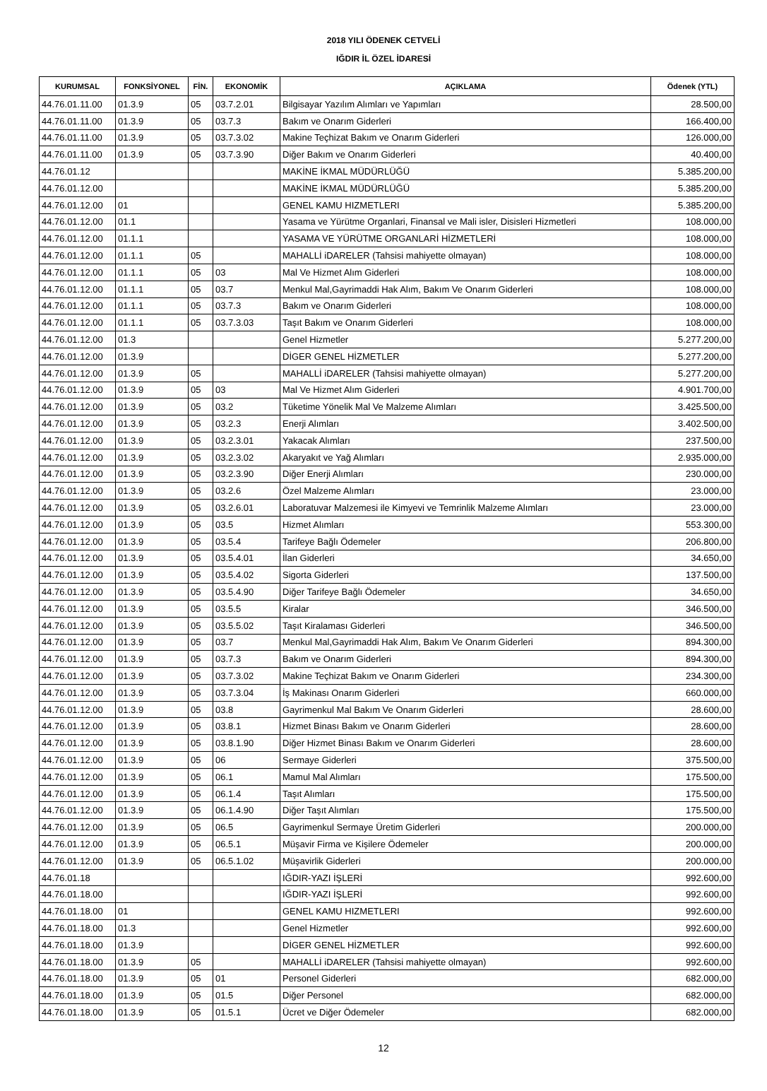2018 YILI ÖDENEK CETVELİ
IĞDIR İL ÖZEL İDARESİ
| KURUMSAL | FONKSİYONEL | FİN. | EKONOMİK | AÇIKLAMA | Ödenek (YTL) |
| --- | --- | --- | --- | --- | --- |
| 44.76.01.11.00 | 01.3.9 | 05 | 03.7.2.01 | Bilgisayar Yazılım Alımları ve Yapımları | 28.500,00 |
| 44.76.01.11.00 | 01.3.9 | 05 | 03.7.3 | Bakım ve Onarım Giderleri | 166.400,00 |
| 44.76.01.11.00 | 01.3.9 | 05 | 03.7.3.02 | Makine Teçhizat Bakım ve Onarım Giderleri | 126.000,00 |
| 44.76.01.11.00 | 01.3.9 | 05 | 03.7.3.90 | Diğer Bakım ve Onarım Giderleri | 40.400,00 |
| 44.76.01.12 | | | | MAKİNE İKMAL MÜDÜRLÜĞÜ | 5.385.200,00 |
| 44.76.01.12.00 | | | | MAKİNE İKMAL MÜDÜRLÜĞÜ | 5.385.200,00 |
| 44.76.01.12.00 | 01 | | | GENEL KAMU HIZMETLERI | 5.385.200,00 |
| 44.76.01.12.00 | 01.1 | | | Yasama ve Yürütme Organlari, Finansal ve Mali isler, Disisleri Hizmetleri | 108.000,00 |
| 44.76.01.12.00 | 01.1.1 | | | YASAMA VE YÜRÜTME ORGANLARİ HİZMETLERİ | 108.000,00 |
| 44.76.01.12.00 | 01.1.1 | 05 | | MAHALLİ iDARELER (Tahsisi mahiyette olmayan) | 108.000,00 |
| 44.76.01.12.00 | 01.1.1 | 05 | 03 | Mal Ve Hizmet Alım Giderleri | 108.000,00 |
| 44.76.01.12.00 | 01.1.1 | 05 | 03.7 | Menkul Mal,Gayrimaddi Hak Alım, Bakım Ve Onarım Giderleri | 108.000,00 |
| 44.76.01.12.00 | 01.1.1 | 05 | 03.7.3 | Bakım ve Onarım Giderleri | 108.000,00 |
| 44.76.01.12.00 | 01.1.1 | 05 | 03.7.3.03 | Taşıt Bakım ve Onarım Giderleri | 108.000,00 |
| 44.76.01.12.00 | 01.3 | | | Genel Hizmetler | 5.277.200,00 |
| 44.76.01.12.00 | 01.3.9 | | | DİGER GENEL HİZMETLER | 5.277.200,00 |
| 44.76.01.12.00 | 01.3.9 | 05 | | MAHALLİ iDARELER (Tahsisi mahiyette olmayan) | 5.277.200,00 |
| 44.76.01.12.00 | 01.3.9 | 05 | 03 | Mal Ve Hizmet Alım Giderleri | 4.901.700,00 |
| 44.76.01.12.00 | 01.3.9 | 05 | 03.2 | Tüketime Yönelik Mal Ve Malzeme Alımları | 3.425.500,00 |
| 44.76.01.12.00 | 01.3.9 | 05 | 03.2.3 | Enerji Alımları | 3.402.500,00 |
| 44.76.01.12.00 | 01.3.9 | 05 | 03.2.3.01 | Yakacak Alımları | 237.500,00 |
| 44.76.01.12.00 | 01.3.9 | 05 | 03.2.3.02 | Akaryakıt ve Yağ Alımları | 2.935.000,00 |
| 44.76.01.12.00 | 01.3.9 | 05 | 03.2.3.90 | Diğer Enerji Alımları | 230.000,00 |
| 44.76.01.12.00 | 01.3.9 | 05 | 03.2.6 | Özel Malzeme Alımları | 23.000,00 |
| 44.76.01.12.00 | 01.3.9 | 05 | 03.2.6.01 | Laboratuvar Malzemesi ile Kimyevi ve Temrinlik Malzeme Alımları | 23.000,00 |
| 44.76.01.12.00 | 01.3.9 | 05 | 03.5 | Hizmet Alımları | 553.300,00 |
| 44.76.01.12.00 | 01.3.9 | 05 | 03.5.4 | Tarifeye Bağlı Ödemeler | 206.800,00 |
| 44.76.01.12.00 | 01.3.9 | 05 | 03.5.4.01 | İlan Giderleri | 34.650,00 |
| 44.76.01.12.00 | 01.3.9 | 05 | 03.5.4.02 | Sigorta Giderleri | 137.500,00 |
| 44.76.01.12.00 | 01.3.9 | 05 | 03.5.4.90 | Diğer Tarifeye Bağlı Ödemeler | 34.650,00 |
| 44.76.01.12.00 | 01.3.9 | 05 | 03.5.5 | Kiralar | 346.500,00 |
| 44.76.01.12.00 | 01.3.9 | 05 | 03.5.5.02 | Taşıt Kiralaması Giderleri | 346.500,00 |
| 44.76.01.12.00 | 01.3.9 | 05 | 03.7 | Menkul Mal,Gayrimaddi Hak Alım, Bakım Ve Onarım Giderleri | 894.300,00 |
| 44.76.01.12.00 | 01.3.9 | 05 | 03.7.3 | Bakım ve Onarım Giderleri | 894.300,00 |
| 44.76.01.12.00 | 01.3.9 | 05 | 03.7.3.02 | Makine Teçhizat Bakım ve Onarım Giderleri | 234.300,00 |
| 44.76.01.12.00 | 01.3.9 | 05 | 03.7.3.04 | İş Makinası Onarım Giderleri | 660.000,00 |
| 44.76.01.12.00 | 01.3.9 | 05 | 03.8 | Gayrimenkul Mal Bakım Ve Onarım Giderleri | 28.600,00 |
| 44.76.01.12.00 | 01.3.9 | 05 | 03.8.1 | Hizmet Binası Bakım ve Onarım Giderleri | 28.600,00 |
| 44.76.01.12.00 | 01.3.9 | 05 | 03.8.1.90 | Diğer Hizmet Binası Bakım ve Onarım Giderleri | 28.600,00 |
| 44.76.01.12.00 | 01.3.9 | 05 | 06 | Sermaye Giderleri | 375.500,00 |
| 44.76.01.12.00 | 01.3.9 | 05 | 06.1 | Mamul Mal Alımları | 175.500,00 |
| 44.76.01.12.00 | 01.3.9 | 05 | 06.1.4 | Taşıt Alımları | 175.500,00 |
| 44.76.01.12.00 | 01.3.9 | 05 | 06.1.4.90 | Diğer Taşıt Alımları | 175.500,00 |
| 44.76.01.12.00 | 01.3.9 | 05 | 06.5 | Gayrimenkul Sermaye Üretim Giderleri | 200.000,00 |
| 44.76.01.12.00 | 01.3.9 | 05 | 06.5.1 | Müşavir Firma ve Kişilere Ödemeler | 200.000,00 |
| 44.76.01.12.00 | 01.3.9 | 05 | 06.5.1.02 | Müşavirlik Giderleri | 200.000,00 |
| 44.76.01.18 | | | | IĞDIR-YAZI İŞLERİ | 992.600,00 |
| 44.76.01.18.00 | | | | IĞDIR-YAZI İŞLERİ | 992.600,00 |
| 44.76.01.18.00 | 01 | | | GENEL KAMU HIZMETLERI | 992.600,00 |
| 44.76.01.18.00 | 01.3 | | | Genel Hizmetler | 992.600,00 |
| 44.76.01.18.00 | 01.3.9 | | | DİGER GENEL HİZMETLER | 992.600,00 |
| 44.76.01.18.00 | 01.3.9 | 05 | | MAHALLİ iDARELER (Tahsisi mahiyette olmayan) | 992.600,00 |
| 44.76.01.18.00 | 01.3.9 | 05 | 01 | Personel Giderleri | 682.000,00 |
| 44.76.01.18.00 | 01.3.9 | 05 | 01.5 | Diğer Personel | 682.000,00 |
| 44.76.01.18.00 | 01.3.9 | 05 | 01.5.1 | Ücret ve Diğer Ödemeler | 682.000,00 |
12